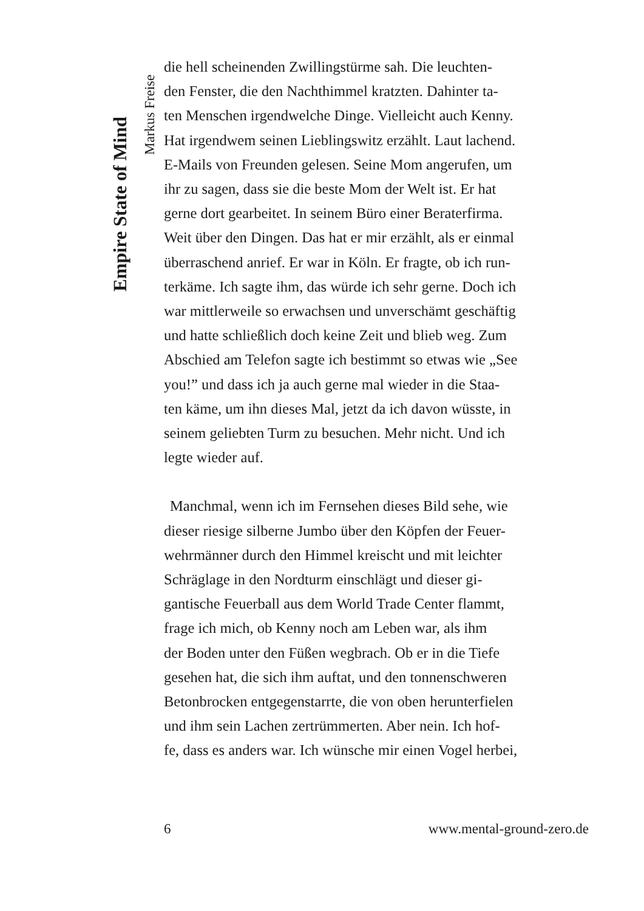Empire State of Mind
Markus Freise
die hell scheinenden Zwillingstürme sah. Die leuchten-
den Fenster, die den Nachthimmel kratzten. Dahinter ta-
ten Menschen irgendwelche Dinge. Vielleicht auch Kenny.
Hat irgendwem seinen Lieblingswitz erzählt. Laut lachend.
E-Mails von Freunden gelesen. Seine Mom angerufen, um
ihr zu sagen, dass sie die beste Mom der Welt ist. Er hat
gerne dort gearbeitet. In seinem Büro einer Beraterfirma.
Weit über den Dingen. Das hat er mir erzählt, als er einmal
überraschend anrief. Er war in Köln. Er fragte, ob ich run-
terkäme. Ich sagte ihm, das würde ich sehr gerne. Doch ich
war mittlerweile so erwachsen und unverschämt geschäftig
und hatte schließlich doch keine Zeit und blieb weg. Zum
Abschied am Telefon sagte ich bestimmt so etwas wie „See
you!” und dass ich ja auch gerne mal wieder in die Staa-
ten käme, um ihn dieses Mal, jetzt da ich davon wüsste, in
seinem geliebten Turm zu besuchen. Mehr nicht. Und ich
legte wieder auf.
Manchmal, wenn ich im Fernsehen dieses Bild sehe, wie
dieser riesige silberne Jumbo über den Köpfen der Feuer-
wehrmänner durch den Himmel kreischt und mit leichter
Schräglage in den Nordturm einschlägt und dieser gi-
gantische Feuerball aus dem World Trade Center flammt,
frage ich mich, ob Kenny noch am Leben war, als ihm
der Boden unter den Füßen wegbrach. Ob er in die Tiefe
gesehen hat, die sich ihm auftat, und den tonnenschweren
Betonbrocken entgegenstarrte, die von oben herunterfielen
und ihm sein Lachen zertrümmerten. Aber nein. Ich hof-
fe, dass es anders war. Ich wünsche mir einen Vogel herbei,
6 www.mental-ground-zero.de